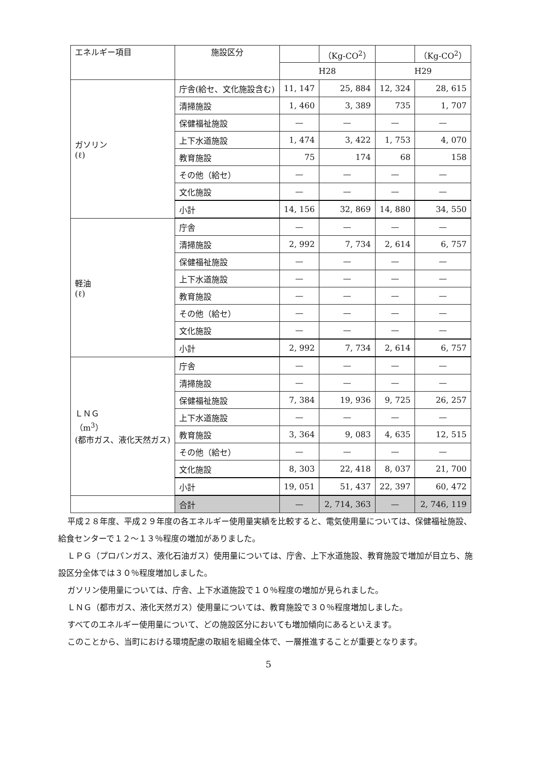| エネルギー項目 | 施設区分 | | （Kg-CO<sup>2</sup>） | | （Kg-CO<sup>2</sup>） |
| | | H28 | | H29 | |
| ガソリン (ℓ) | 庁舎(給セ、文化施設含む) | 11, 147 | 25, 884 | 12, 324 | 28, 615 |
| | 清掃施設 | 1, 460 | 3, 389 | 735 | 1, 707 |
| | 保健福祉施設 | — | — | — | — |
| | 上下水道施設 | 1, 474 | 3, 422 | 1, 753 | 4, 070 |
| | 教育施設 | 75 | 174 | 68 | 158 |
| | その他（給セ） | — | — | — | — |
| | 文化施設 | — | — | — | — |
| | 小計 | 14, 156 | 32, 869 | 14, 880 | 34, 550 |
| 軽油 (ℓ) | 庁舎 | — | — | — | — |
| | 清掃施設 | 2, 992 | 7, 734 | 2, 614 | 6, 757 |
| | 保健福祉施設 | — | — | — | — |
| | 上下水道施設 | — | — | — | — |
| | 教育施設 | — | — | — | — |
| | その他（給セ） | — | — | — | — |
| | 文化施設 | — | — | — | — |
| | 小計 | 2, 992 | 7, 734 | 2, 614 | 6, 757 |
| ＬＮＧ （m<sup>3</sup>） (都市ガス、液化天然ガス) | 庁舎 | — | — | — | — |
| | 清掃施設 | — | — | — | — |
| | 保健福祉施設 | 7, 384 | 19, 936 | 9, 725 | 26, 257 |
| | 上下水道施設 | — | — | — | — |
| | 教育施設 | 3, 364 | 9, 083 | 4, 635 | 12, 515 |
| | その他（給セ） | — | — | — | — |
| | 文化施設 | 8, 303 | 22, 418 | 8, 037 | 21, 700 |
| | 小計 | 19, 051 | 51, 437 | 22, 397 | 60, 472 |
| | 合計 | — | 2, 714, 363 | — | 2, 746, 119 |
平成２８年度、平成２９年度の各エネルギー使用量実績を比較すると、電気使用量については、保健福祉施設、給食センターで１２～１３％程度の増加がありました。
ＬＰＧ（プロパンガス、液化石油ガス）使用量については、庁舎、上下水道施設、教育施設で増加が目立ち、施設区分全体では３０％程度増加しました。
ガソリン使用量については、庁舎、上下水道施設で１０％程度の増加が見られました。
ＬＮＧ（都市ガス、液化天然ガス）使用量については、教育施設で３０％程度増加しました。
すべてのエネルギー使用量について、どの施設区分においても増加傾向にあるといえます。
このことから、当町における環境配慮の取組を組織全体で、一層推進することが重要となります。
5